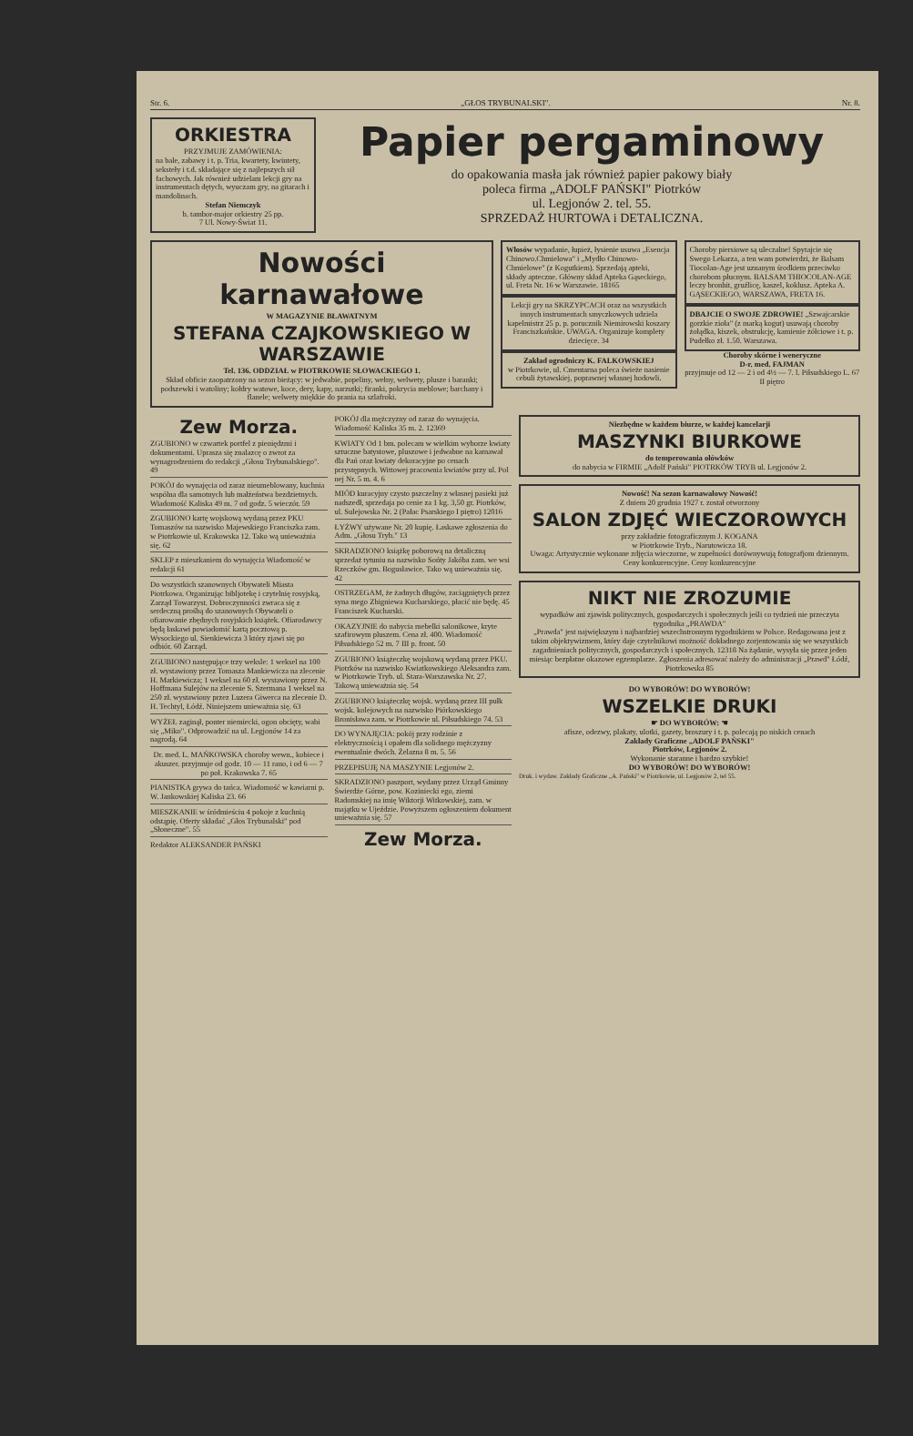Str. 6. „GŁOS TRYBUNALSKI". Nr. 8.
ORKIESTRA
PRZYJMUJE ZAMÓWIENIA:
na bale, zabawy i t. p. Tria, kwartety, kwintety, seksteły i t.d. składające się z najlepszych sił fachowych. Jak również udzielam lekcji gry na instrumentach dętych, wyuczam gry, na gitarach i mandolinach.
Stefan Niemczyk
b. tambor-major orkiestry 25 pp.
7 Ul. Nowy-Świat 11.
Papier pergaminowy
do opakowania masła jak również papier pakowy biały
poleca firma „ADOLF PAŃSKI" Piotrków
ul. Legjonów 2. tel. 55.
SPRZEDAŻ HURTOWA i DETALICZNA.
Nowości karnawałowe
W MAGAZYNIE BŁAWATNYM
STEFANA CZAJKOWSKIEGO W WARSZAWIE
Tel. 136. ODDZIAŁ w PIOTRKOWIE SŁOWACKIEGO 1.
Skład obficie zaopatrzony na sezon bieżący: w jedwabie, popeliny, wełny, welwety, plusze i baranki; podszewki i watoliny; kołdry watowe, koce, dery, kapy, narzutki; firanki, pokrycia meblowe; barchany i flanele; welwety miękkie do prania na szlafroki.
Włosów wypadanie, łupież, łysienie usuwa „Esencja Chinowo.Chmielowa" i „Mydło Chinowo-Chmielowe" (z Kogutkiem). Sprzedają apteki, składy apteczne. Główny skład Apteka Gąseckiego, ul. Freta Nr. 16 w Warszawie. 18165
Lekcji gry na SKRZYPCACH oraz na wszystkich innych instrumentach smyczkowych udziela kapelmistrz 25 p. p. porucznik Niemirowski koszary Franciszkańskie. UWAGA. Organizuje komplety dziecięce. 34
Zakład ogrodniczy K. FALKOWSKIEJ
w Piotrkowie, ul. Cmentarna poleca świeże nasienie cebuli żytawskiej, poprawnej własnej hodowli.
Choroby piersiowe są uleczalne! Spytajcie się Swego Lekarza, a ten wam potwierdzi, że Balsam Tiocolan-Age jest uznanym środkiem przeciwko chorobom płucnym. BALSAM THIOCOLAN-AGE leczy bronhit, gruźlicę, kaszel, koklusz. Apteka A. GĄSECKIEGO, WARSZAWA, FRETA 16.
DBAJCIE O SWOJE ZDROWIE! „Szwajcarskie gorzkie zioła" (z marką kogut) usuwają choroby żołądka, kiszek, obstrukcję, kamienie żółciowe i t. p. Pudełko zł. 1.50. Warszawa.
Choroby skórne i weneryczne
D-r. med. FAJMAN
przyjmuje od 12 — 2 i od 4½ — 7. l. Piłsudskiego L. 67 II piętro
Zew Morza.
ZGUBIONO w czwartek portfel z pieniędzmi i dokumentami. Uprasza się znalazcę o zwrot za wynagrodzeniem do redakcji „Głosu Trybunalskiego". 49
POKÓJ do wynajęcia od zaraz nieumeblowany, kuchnia wspólna dla samotnych lub małżeństwa bezdzietnych. Wiadomość Kaliska 49 m. 7 od godz. 5 wieczór. 59
ZGUBIONO kartę wojskową wydaną przez PKU Tomaszów na nazwisko Majewskiego Franciszka zam. w Piotrkowie ul. Krakowska 12. Tako wą unieważnia się. 62
SKLEP z mieszkaniem do wynajęcia Wiadomość w redakcji 61
Do wszystkich szanownych Obywateli Miasta Piotrkowa. Organizując bibljotekę i czytelnię rosyjską, Zarząd Towarzyst. Dobroczynności zwraca się z serdeczną prośbą do szanownych Obywateli o ofiarowanie zbędnych rosyjskich książek. Ofiarodawcy będą łaskawi powiadomić kartą pocztową p. Wysockiego ul. Sienkiewicza 3 który zjawi się po odbiór. 60 Zarząd.
ZGUBIONO następujące trzy weksle: 1 weksel na 100 zł. wystawiony przez Tomasza Mankiewicza na zlecenie H. Markiewicza; 1 weksel na 60 zł. wystawiony przez N. Hoffmana Sulejów na zlecenie S. Szermana 1 weksel na 250 zł. wystawiony przez Luzera Giwerca na zlecenie D. H. Techtyl, Łódź. Niniejszem unieważnia się. 63
WYŻEŁ zaginął, ponter niemiecki, ogon obcięty, wabi się „Miko". Odprowadzić na ul. Legjonów 14 za nagrodą. 64
Dr. med. L. MAŃKOWSKA choroby wewn., kobiece i akuszer. przyjmuje od godz. 10 — 11 rano, i od 6 — 7 po poł. Krakowska 7. 65
PIANISTKA grywa do tańca. Wiadomość w kawiarni p. W. Jankowskiej Kaliska 23. 66
MIESZKANIE w śródmieściu 4 pokoje z kuchnią odstąpię. Oferty składać „Głos Trybunalski" pod „Słoneczne". 55
Redaktor ALEKSANDER PAŃSKI
POKÓJ dla mężczyzny od zaraz do wynajęcia. Wiadomość Kaliska 35 m. 2. 12369
KWIATY Od 1 bm. polecam w wielkim wyborze kwiaty sztuczne batystowe, pluszowe i jedwabne na karnawał dla Pań oraz kwiaty dekoracyjne po cenach przystępnych. Wittowej pracownia kwiatów przy ul. Pol nej Nr. 5 m. 4. 6
MIÓD kuracyjny czysto pszczelny z własnej pasieki już nadszedł, sprzedaja po cenie za 1 kg. 3,50 gr. Piotrków, ul. Sulejowska Nr. 2 (Pałac Psarskiego I piętro) 12016
ŁYŻWY używane Nr. 20 kupię. Łaskawe zgłoszenia do Adm. „Głosu Tryb." 13
SKRADZIONO książkę poborową na detaliczną sprzedaż tytuniu na nazwisko Sońty Jakóba zam. we wsi Rzeczków gm. Bogusławice. Tako wą unieważnia się. 42
OSTRZEGAM, że żadnych długów, zaciągniętych przez syna mego Zbigniewa Kucharskiego, płacić nie będę. 45 Franciszek Kucharski.
OKAZYJNIE do nabycia mebelki salonikowe, kryte szafirowym pluszem. Cena zł. 400. Wiadomość Piłsudskiego 52 m. 7 III p. front. 50
ZGUBIONO książeczkę wojskową wydaną przez PKU. Piotrków na nazwisko Kwiatkowskiego Aleksandra zam. w Piotrkowie Tryb. ul. Stara-Warszawska Nr. 27. Takową unieważnia się. 54
ZGUBIONO książeczkę wojsk. wydaną przez III pułk wojsk. kolejowych na nazwisko Piórkowskiego Bronisława zam. w Piotrkowie ul. Piłsudskiego 74. 53
DO WYNAJĘCIA: pokój przy rodzinie z elektrycznością i opałem dla solidnego mężczyzny ewentualnie dwóch. Żelazna 8 m. 5. 56
PRZEPISUJĘ NA MASZYNIE Legjonów 2.
SKRADZIONO paszport, wydany przez Urząd Gminny Świerdże Górne, pow. Koziniecki ego, ziemi Radomskiej na imię Wiktorji Witkowskiej, zam. w majątku w Ujeździe. Powyższem ogłoszeniem dokument unieważnia się. 57
Zew Morza.
Niezbędne w każdem biurze, w każdej kancelarji
MASZYNKI BIURKOWE
do temperowania ołówków
do nabycia w FIRMIE „Adolf Pański" PIOTRKÓW TRYB ul. Legjonów 2.
Nowość! Na sezon karnawałowy Nowość!
Z dniem 20 grudnia 1927 r. został otworzony
SALON ZDJĘĆ WIECZOROWYCH
przy zakładzie fotograficznym J. KOGANA
w Piotrkowie Tryb., Narutowicza 18.
Uwaga: Artystycznie wykonane zdjęcia wieczorne, w zupełności dorównywują fotografjom dziennym.
Ceny konkurencyjne. Ceny konkurencyjne
NIKT NIE ZROZUMIE
wypadków ani zjawisk politycznych, gospodarczych i społecznych jeśli co tydzień nie przeczyta tygodnika „PRAWDA"
„Prawda" jest największym i najbardziej wszechstronnym tygodnikiem w Polsce. Redagowana jest z takim objektywizmem, który daje czytelnikowi możność dokładnego zorjentowania się we wszystkich zagadnieniach politycznych, gospodarczych i społecznych. 12318 Na żądanie, wysyła się przez jeden miesiąc bezpłatne okazowe egzemplarze. Zgłoszenia adresować należy do administracji „Prawd" Łódź, Piotrkowska 85
DO WYBORÓW! DO WYBORÓW!
WSZELKIE DRUKI
☛ DO WYBORÓW: ☚
afisze, odezwy, plakaty, ulotki, gazety, broszury i t. p. polecają po niskich cenach
Zakłady Graficzne „ADOLF PAŃSKI"
Piotrków, Legjonów 2.
Wykonanie staranne i bardzo szybkie!
DO WYBORÓW! DO WYBORÓW!
Druk. i wydaw. Zakłady Graficzne „A. Pański" w Piotrkowie, ul. Legjonów 2, tel 55.